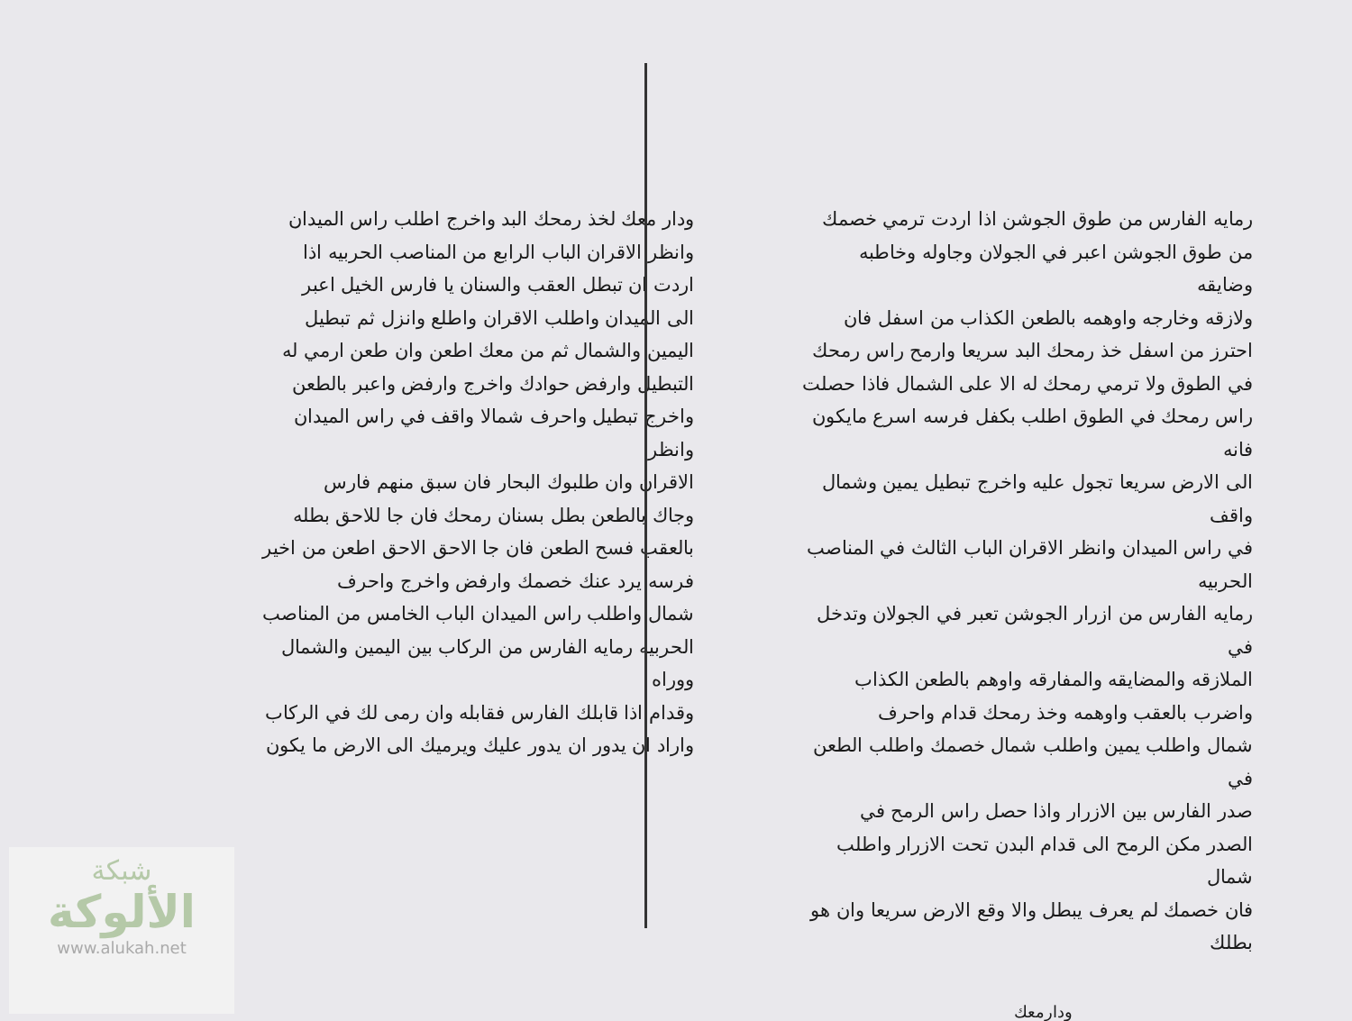رمايه الفارس من طوق الجوشن اذا اردت ترمي خصمك
من طوق الجوشن اعبر في الجولان وجاوله وخاطبه وضايقه
ولازقه وخارجه واوهمه بالطعن الكذاب من اسفل فان
احترز من اسفل خذ رمحك البد سريعا وارمح راس رمحك
في الطوق ولا ترمي رمحك له الا على الشمال فاذا حصلت
راس رمحك في الطوق اطلب بكفل فرسه اسرع مايكون فانه
الى الارض سريعا تجول عليه واخرج تبطيل يمين وشمال واقف
في راس الميدان وانظر الاقران الباب الثالث في المناصب الحربيه
رمايه الفارس من ازرار الجوشن تعبر في الجولان وتدخل في
الملازقه والمضايقه والمفارقه واوهم بالطعن الكذاب
واضرب بالعقب واوهمه وخذ رمحك قدام واحرف
شمال واطلب يمين واطلب شمال خصمك واطلب الطعن في
صدر الفارس بين الازرار واذا حصل راس الرمح في
الصدر مكن الرمح الى قدام البدن تحت الازرار واطلب شمال
فان خصمك لم يعرف يبطل والا وقع الارض سريعا وان هو بطلك
ودارمعك
ودار معك لخذ رمحك البد واخرج اطلب راس الميدان
وانظر الاقران الباب الرابع من المناصب الحربيه اذا
اردت ان تبطل العقب والسنان يا فارس الخيل اعبر
الى الميدان واطلب الاقران واطلع وانزل ثم تبطيل
اليمين والشمال ثم من معك اطعن وان طعن ارمي له
التبطيل وارفض حوادك واخرج وارفض واعبر بالطعن
واخرج تبطيل واحرف شمالا واقف في راس الميدان وانظر
الاقران وان طلبوك البحار فان سبق منهم فارس
وجاك بالطعن بطل بسنان رمحك فان جا للاحق بطله
بالعقب فسح الطعن فان جا الاحق الاحق اطعن من اخير
فرسه يرد عنك خصمك وارفض واخرج واحرف
شمال واطلب راس الميدان الباب الخامس من المناصب
الحربيه رمايه الفارس من الركاب بين اليمين والشمال ووراه
وقدام اذا قابلك الفارس فقابله وان رمى لك في الركاب
واراد ان يدور ان يدور عليك ويرميك الى الارض ما يكون
شبكة
الألوكة
www.alukah.net